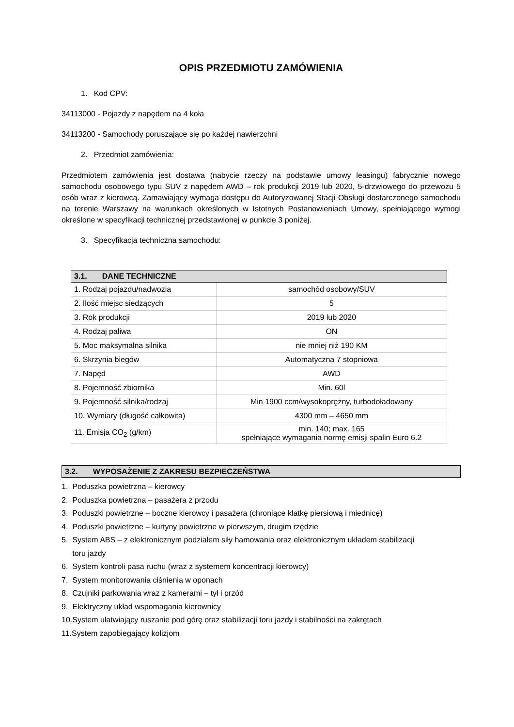OPIS PRZEDMIOTU ZAMÓWIENIA
1. Kod CPV:
34113000 - Pojazdy z napędem na 4 koła
34113200 - Samochody poruszające się po każdej nawierzchni
2. Przedmiot zamówienia:
Przedmiotem zamówienia jest dostawa (nabycie rzeczy na podstawie umowy leasingu) fabrycznie nowego samochodu osobowego typu SUV z napędem AWD – rok produkcji 2019 lub 2020, 5-drzwiowego do przewozu 5 osób wraz z kierowcą. Zamawiający wymaga dostępu do Autoryzowanej Stacji Obsługi dostarczonego samochodu na terenie Warszawy na warunkach określonych w Istotnych Postanowieniach Umowy, spełniającego wymogi określone w specyfikacji technicznej przedstawionej w punkcie 3 poniżej.
3. Specyfikacja techniczna samochodu:
| 3.1. DANE TECHNICZNE | |
| --- | --- |
| 1. Rodzaj pojazdu/nadwozia | samochód osobowy/SUV |
| 2. Ilość miejsc siedzących | 5 |
| 3. Rok produkcji | 2019 lub 2020 |
| 4. Rodzaj paliwa | ON |
| 5. Moc maksymalna silnika | nie mniej niż 190 KM |
| 6. Skrzynia biegów | Automatyczna 7 stopniowa |
| 7. Napęd | AWD |
| 8. Pojemność zbiornika | Min. 60l |
| 9. Pojemność silnika/rodzaj | Min 1900 ccm/wysokoprężny, turbodoładowany |
| 10. Wymiary (długość całkowita) | 4300 mm – 4650 mm |
| 11. Emisja CO<sub>2</sub> (g/km) | min. 140; max. 165 spełniające wymagania normę emisji spalin Euro 6.2 |
3.2. WYPOSAŻENIE Z ZAKRESU BEZPIECZEŃSTWA
1. Poduszka powietrzna – kierowcy
2. Poduszka powietrzna – pasażera z przodu
3. Poduszki powietrzne – boczne kierowcy i pasażera (chroniące klatkę piersiową i miednicę)
4. Poduszki powietrzne – kurtyny powietrzne w pierwszym, drugim rzędzie
5. System ABS – z elektronicznym podziałem siły hamowania oraz elektronicznym układem stabilizacji
toru jazdy
6. System kontroli pasa ruchu (wraz z systemem koncentracji kierowcy)
7. System monitorowania ciśnienia w oponach
8. Czujniki parkowania wraz z kamerami – tył i przód
9. Elektryczny układ wspomagania kierownicy
10.System ułatwiający ruszanie pod górę oraz stabilizacji toru jazdy i stabilności na zakrętach
11.System zapobiegający kolizjom